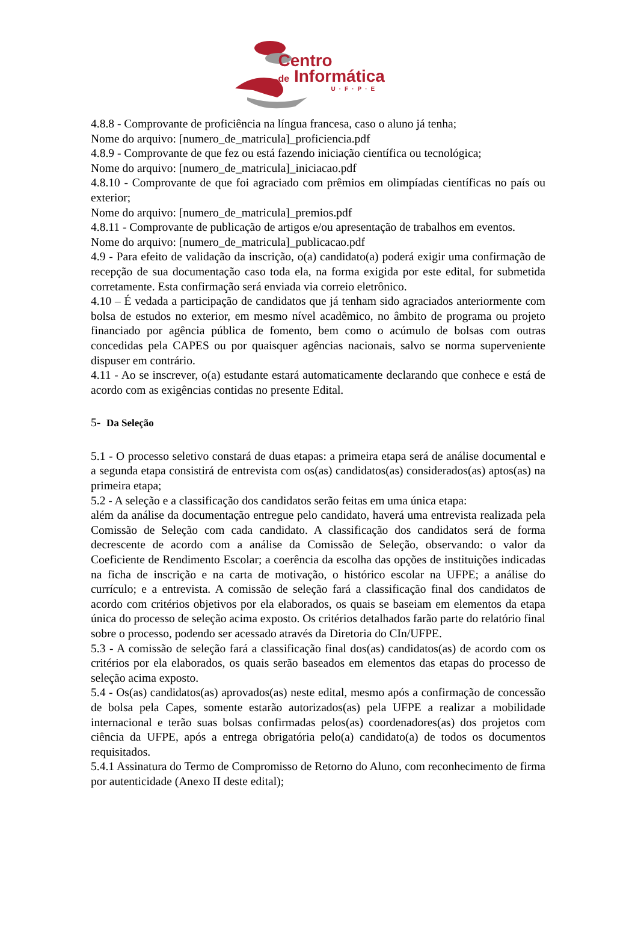Centro
de Informática
U·F·P·E
4.8.8 - Comprovante de proficiência na língua francesa, caso o aluno já tenha;
Nome do arquivo: [numero_de_matricula]_proficiencia.pdf
4.8.9 - Comprovante de que fez ou está fazendo iniciação científica ou tecnológica;
Nome do arquivo: [numero_de_matricula]_iniciacao.pdf
4.8.10 - Comprovante de que foi agraciado com prêmios em olimpíadas científicas no país ou exterior;
Nome do arquivo: [numero_de_matricula]_premios.pdf
4.8.11 - Comprovante de publicação de artigos e/ou apresentação de trabalhos em eventos.
Nome do arquivo: [numero_de_matricula]_publicacao.pdf
4.9 - Para efeito de validação da inscrição, o(a) candidato(a) poderá exigir uma confirmação de recepção de sua documentação caso toda ela, na forma exigida por este edital, for submetida corretamente. Esta confirmação será enviada via correio eletrônico.
4.10 – É vedada a participação de candidatos que já tenham sido agraciados anteriormente com bolsa de estudos no exterior, em mesmo nível acadêmico, no âmbito de programa ou projeto financiado por agência pública de fomento, bem como o acúmulo de bolsas com outras concedidas pela CAPES ou por quaisquer agências nacionais, salvo se norma superveniente dispuser em contrário.
4.11 - Ao se inscrever, o(a) estudante estará automaticamente declarando que conhece e está de acordo com as exigências contidas no presente Edital.
5- Da Seleção
5.1 - O processo seletivo constará de duas etapas: a primeira etapa será de análise documental e a segunda etapa consistirá de entrevista com os(as) candidatos(as) considerados(as) aptos(as) na primeira etapa;
5.2 - A seleção e a classificação dos candidatos serão feitas em uma única etapa:
além da análise da documentação entregue pelo candidato, haverá uma entrevista realizada pela Comissão de Seleção com cada candidato. A classificação dos candidatos será de forma decrescente de acordo com a análise da Comissão de Seleção, observando: o valor da Coeficiente de Rendimento Escolar; a coerência da escolha das opções de instituições indicadas na ficha de inscrição e na carta de motivação, o histórico escolar na UFPE; a análise do currículo; e a entrevista. A comissão de seleção fará a classificação final dos candidatos de acordo com critérios objetivos por ela elaborados, os quais se baseiam em elementos da etapa única do processo de seleção acima exposto. Os critérios detalhados farão parte do relatório final sobre o processo, podendo ser acessado através da Diretoria do CIn/UFPE.
5.3 - A comissão de seleção fará a classificação final dos(as) candidatos(as) de acordo com os critérios por ela elaborados, os quais serão baseados em elementos das etapas do processo de seleção acima exposto.
5.4 - Os(as) candidatos(as) aprovados(as) neste edital, mesmo após a confirmação de concessão de bolsa pela Capes, somente estarão autorizados(as) pela UFPE a realizar a mobilidade internacional e terão suas bolsas confirmadas pelos(as) coordenadores(as) dos projetos com ciência da UFPE, após a entrega obrigatória pelo(a) candidato(a) de todos os documentos requisitados.
5.4.1 Assinatura do Termo de Compromisso de Retorno do Aluno, com reconhecimento de firma por autenticidade (Anexo II deste edital);